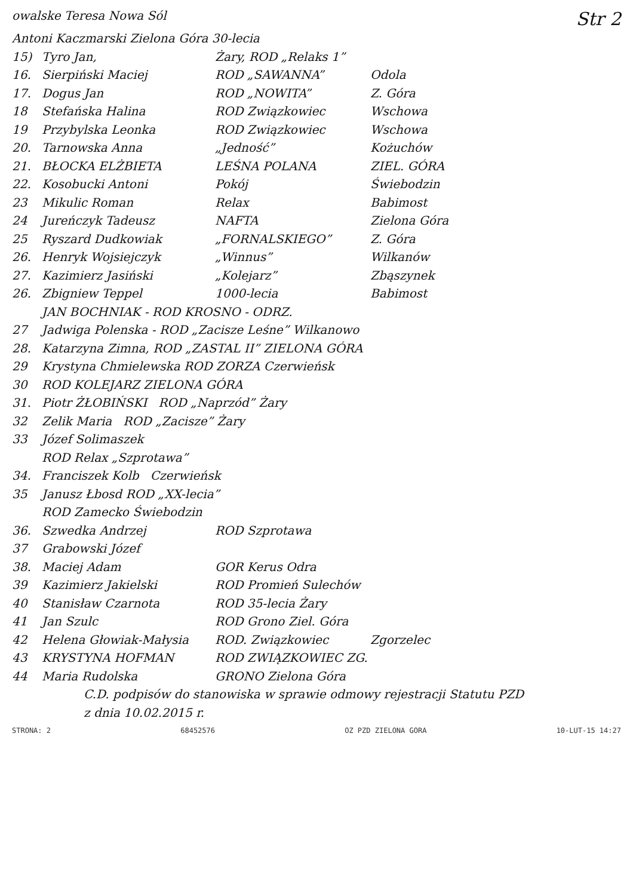owalske Teresa Nowa Sól Str 2
Antoni Kaczmarski Zielona Góra 30-lecia
15) Tyro Jan, Żary, ROD „Relaks 1”
16. Sierpiński Maciej ROD „SAWANNA” Odola
17. Dogus Jan ROD „NOWITA” Z. Góra
18 Stefańska Halina ROD Związkowiec Wschowa
19 Przybylska Leonka ROD Związkowiec Wschowa
20. Tarnowska Anna „Jedność” Kożuchów
21. BŁOCKA ELŻBIETA LEŚNA POLANA ZIEL. GÓRA
22. Kosobucki Antoni Pokój Świebodzin
23 Mikulic Roman Relax Babimost
24 Jureńczyk Tadeusz NAFTA Zielona Góra
25 Ryszard Dudkowiak „FORNALSKIEGO” Z. Góra
26. Henryk Wojsiejczyk „Winnus” Wilkanów
27. Kazimierz Jasiński „Kolejarz” Zbąszynek
26. Zbigniew Teppel 1000-lecia Babimost
JAN BOCHNIAK - ROD KROSNO - ODRZ.
27 Jadwiga Polenska - ROD „Zacisze Leśne” Wilkanowo
28. Katarzyna Zimna, ROD „ZASTAL II” ZIELONA GÓRA
29 Krystyna Chmielewska ROD ZORZA Czerwieńsk
30 ROD KOLEJARZ ZIELONA GÓRA
31. Piotr ŻŁOBIŃSKI ROD „Naprzód” Żary
32 Zelik Maria ROD „Zacisze” Żary
33 Józef Solimaszek
ROD Relax „Szprotawa”
34. Franciszek Kolb Czerwieńsk
35 Janusz Łbosd ROD „XX-lecia”
ROD Zamecko Świebodzin
36. Szwedka Andrzej ROD Szprotawa
37 Grabowski Józef
38. Maciej Adam GOR Kerus Odra
39 Kazimierz Jakielski ROD Promień Sulechów
40 Stanisław Czarnota ROD 35-lecia Żary
41 Jan Szulc ROD Grono Ziel. Góra
42 Helena Głowiak-Małysia ROD. Związkowiec Zgorzelec
43 KRYSTYNA HOFMAN ROD ZWIĄZKOWIEC ZG.
44 Maria Rudolska GRONO Zielona Góra
C.D. podpisów do stanowiska w sprawie odmowy rejestracji Statutu PZD
z dnia 10.02.2015 r.
STRONA: 2 68452576 OZ PZD ZIELONA GORA 10-LUT-15 14:27